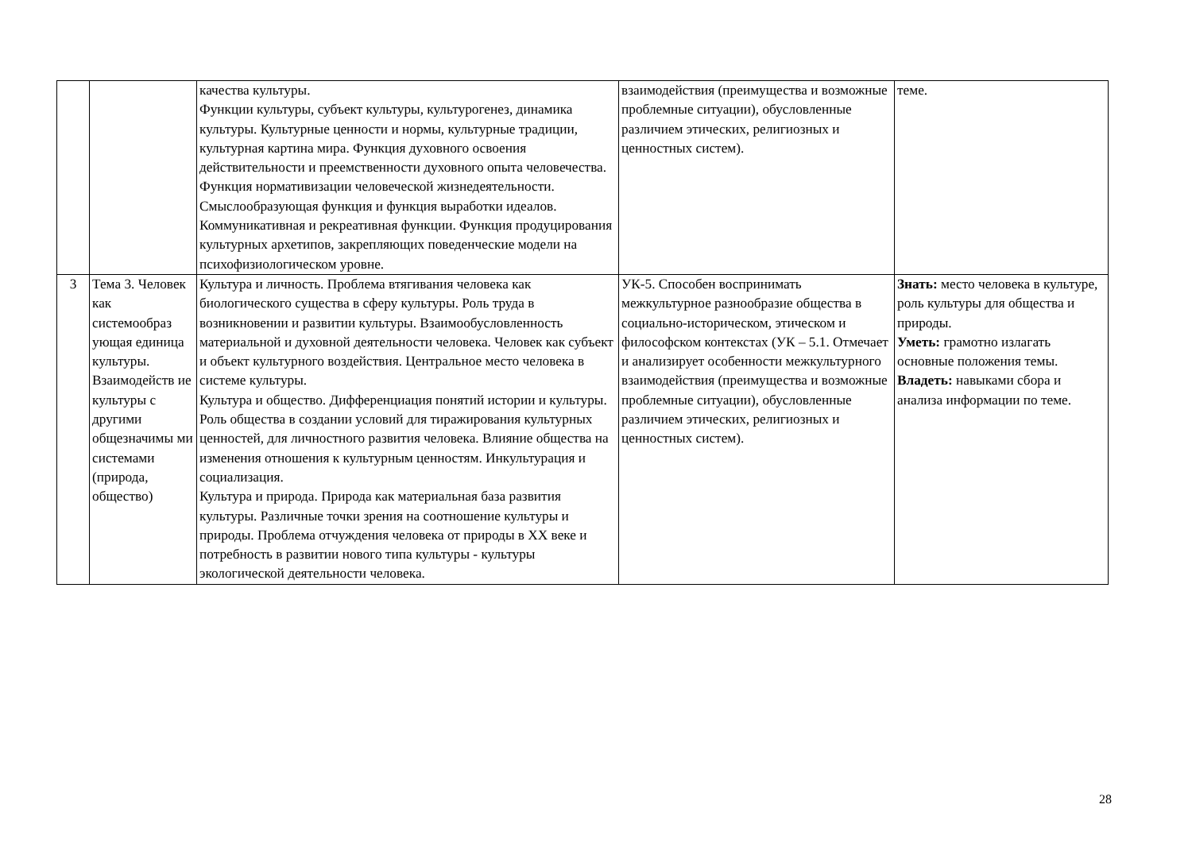| | | качества культуры. Функции культуры, субъект культуры, культурогенез, динамика культуры. Культурные ценности и нормы, культурные традиции, культурная картина мира. Функция духовного освоения действительности и преемственности духовного опыта человечества. Функция нормативизации человеческой жизнедеятельности. Смыслообразующая функция и функция выработки идеалов. Коммуникативная и рекреативная функции. Функция продуцирования культурных архетипов, закрепляющих поведенческие модели на психофизиологическом уровне. | взаимодействия (преимущества и возможные проблемные ситуации), обусловленные различием этических, религиозных и ценностных систем). | теме. |
| 3 | Тема 3. Человек как системообраз ующая единица культуры. Взаимодейств ие культуры с другими общезначимы ми системами (природа, общество) | Культура и личность. Проблема втягивания человека как биологического существа в сферу культуры. Роль труда в возникновении и развитии культуры. Взаимообусловленность материальной и духовной деятельности человека. Человек как субъект и объект культурного воздействия. Центральное место человека в системе культуры. Культура и общество. Дифференциация понятий истории и культуры. Роль общества в создании условий для тиражирования культурных ценностей, для личностного развития человека. Влияние общества на изменения отношения к культурным ценностям. Инкультурация и социализация. Культура и природа. Природа как материальная база развития культуры. Различные точки зрения на соотношение культуры и природы. Проблема отчуждения человека от природы в XX веке и потребность в развитии нового типа культуры - культуры экологической деятельности человека. | УК-5. Способен воспринимать межкультурное разнообразие общества в социально-историческом, этическом и философском контекстах (УК – 5.1. Отмечает и анализирует особенности межкультурного взаимодействия (преимущества и возможные проблемные ситуации), обусловленные различием этических, религиозных и ценностных систем). | Знать: место человека в культуре, роль культуры для общества и природы. Уметь: грамотно излагать основные положения темы. Владеть: навыками сбора и анализа информации по теме. |
28